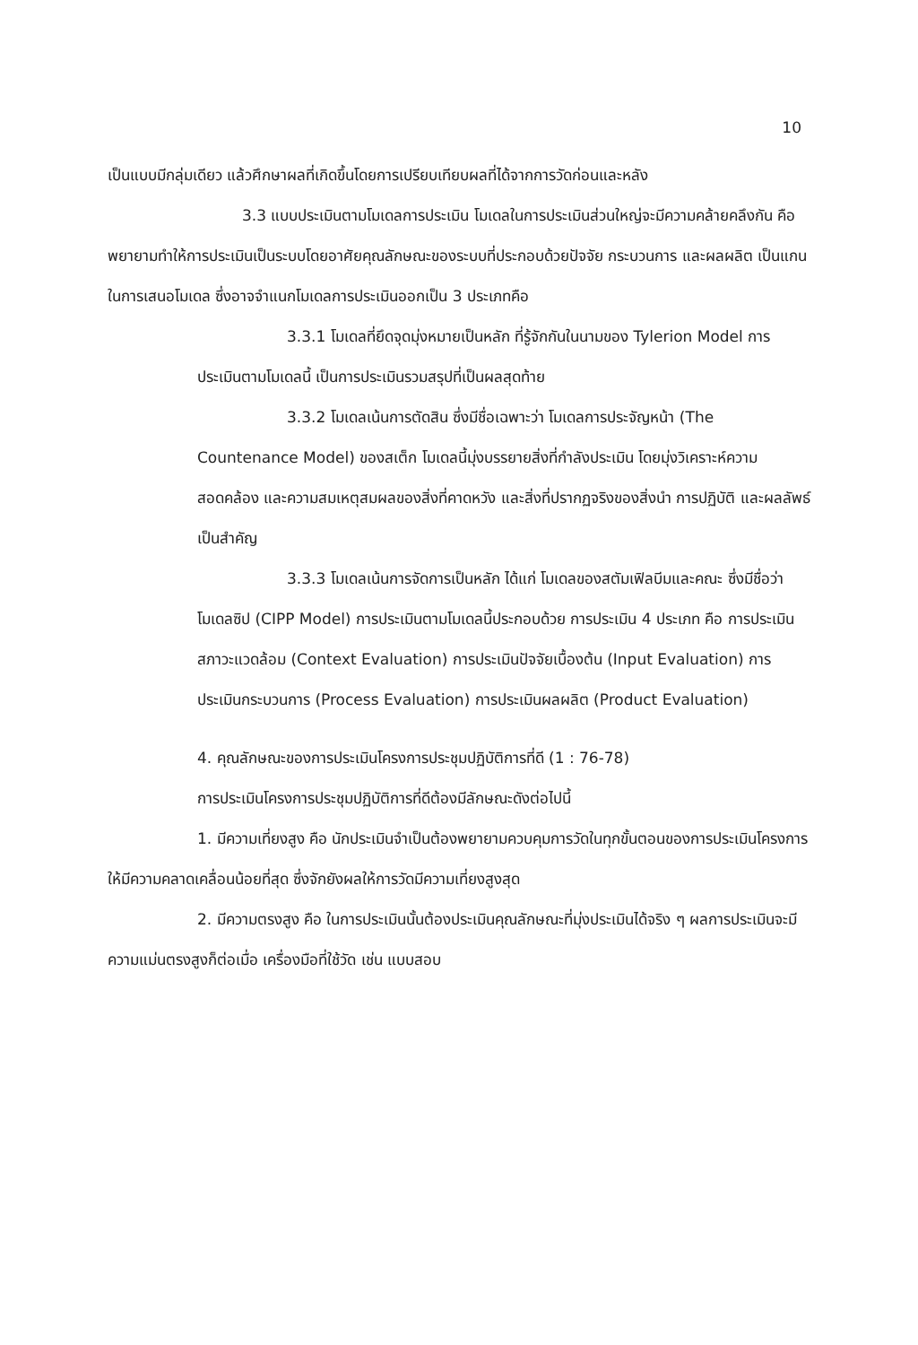10
เป็นแบบมีกลุ่มเดียว แล้วศึกษาผลที่เกิดขึ้นโดยการเปรียบเทียบผลที่ได้จากการวัดก่อนและหลัง
3.3 แบบประเมินตามโมเดลการประเมิน โมเดลในการประเมินส่วนใหญ่จะมีความคล้ายคลึงกัน คือ พยายามทำให้การประเมินเป็นระบบโดยอาศัยคุณลักษณะของระบบที่ประกอบด้วยปัจจัย กระบวนการ และผลผลิต เป็นแกนในการเสนอโมเดล ซึ่งอาจจำแนกโมเดลการประเมินออกเป็น 3 ประเภทคือ
3.3.1 โมเดลที่ยึดจุดมุ่งหมายเป็นหลัก ที่รู้จักกันในนามของ Tylerion Model การประเมินตามโมเดลนี้ เป็นการประเมินรวมสรุปที่เป็นผลสุดท้าย
3.3.2 โมเดลเน้นการตัดสิน ซึ่งมีชื่อเฉพาะว่า โมเดลการประจัญหน้า (The Countenance Model) ของสเต็ก โมเดลนี้มุ่งบรรยายสิ่งที่กำลังประเมิน โดยมุ่งวิเคราะห์ความสอดคล้อง และความสมเหตุสมผลของสิ่งที่คาดหวัง และสิ่งที่ปรากฏจริงของสิ่งนำ การปฏิบัติ และผลลัพธ์เป็นสำคัญ
3.3.3 โมเดลเน้นการจัดการเป็นหลัก ได้แก่ โมเดลของสตัมเฟิลบีมและคณะ ซึ่งมีชื่อว่า โมเดลซิป (CIPP Model) การประเมินตามโมเดลนี้ประกอบด้วย การประเมิน 4 ประเภท คือ การประเมินสภาวะแวดล้อม (Context Evaluation) การประเมินปัจจัยเบื้องต้น (Input Evaluation) การประเมินกระบวนการ (Process Evaluation) การประเมินผลผลิต (Product Evaluation)
4. คุณลักษณะของการประเมินโครงการประชุมปฏิบัติการที่ดี (1 : 76-78)
การประเมินโครงการประชุมปฏิบัติการที่ดีต้องมีลักษณะดังต่อไปนี้
1. มีความเที่ยงสูง คือ นักประเมินจำเป็นต้องพยายามควบคุมการวัดในทุกขั้นตอนของการประเมินโครงการ ให้มีความคลาดเคลื่อนน้อยที่สุด ซึ่งจักยังผลให้การวัดมีความเที่ยงสูงสุด
2. มีความตรงสูง คือ ในการประเมินนั้นต้องประเมินคุณลักษณะที่มุ่งประเมินได้จริง ๆ ผลการประเมินจะมีความแม่นตรงสูงก็ต่อเมื่อ เครื่องมือที่ใช้วัด เช่น แบบสอบ